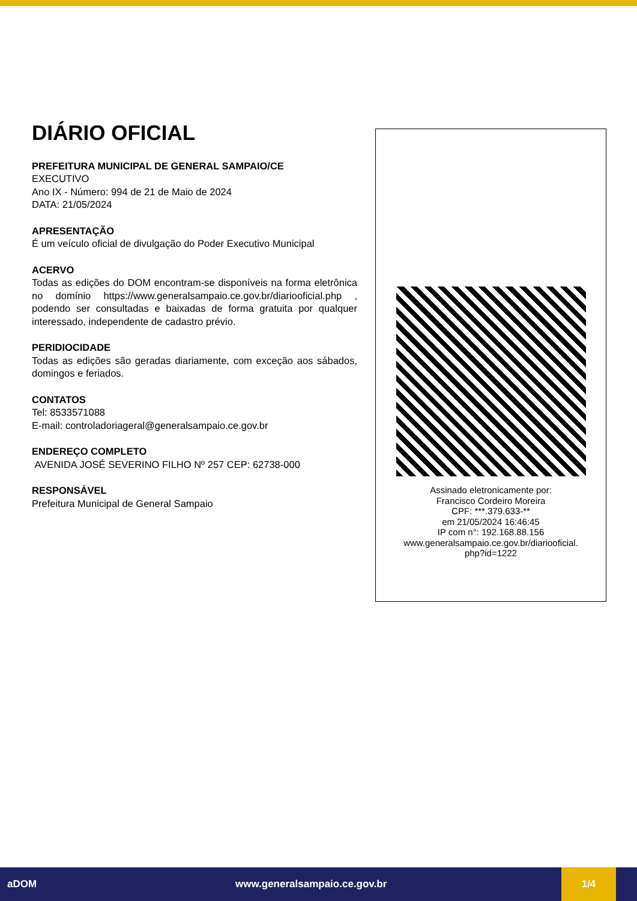DIÁRIO OFICIAL
PREFEITURA MUNICIPAL DE GENERAL SAMPAIO/CE
EXECUTIVO
Ano IX - Número: 994 de 21 de Maio de 2024
DATA: 21/05/2024
APRESENTAÇÃO
É um veículo oficial de divulgação do Poder Executivo Municipal
ACERVO
Todas as edições do DOM encontram-se disponíveis na forma eletrônica no domínio https://www.generalsampaio.ce.gov.br/diariooficial.php , podendo ser consultadas e baixadas de forma gratuita por qualquer interessado, independente de cadastro prévio.
PERIDIOCIDADE
Todas as edições são geradas diariamente, com exceção aos sábados, domingos e feriados.
CONTATOS
Tel: 8533571088
E-mail: controladoriageral@generalsampaio.ce.gov.br
ENDEREÇO COMPLETO
AVENIDA JOSÉ SEVERINO FILHO Nº 257 CEP: 62738-000
RESPONSÁVEL
Prefeitura Municipal de General Sampaio
Assinado eletronicamente por:
Francisco Cordeiro Moreira
CPF: ***.379.633-**
em 21/05/2024 16:46:45
IP com n°: 192.168.88.156
www.generalsampaio.ce.gov.br/diariooficial.
php?id=1222
aDOM www.generalsampaio.ce.gov.br
1/4